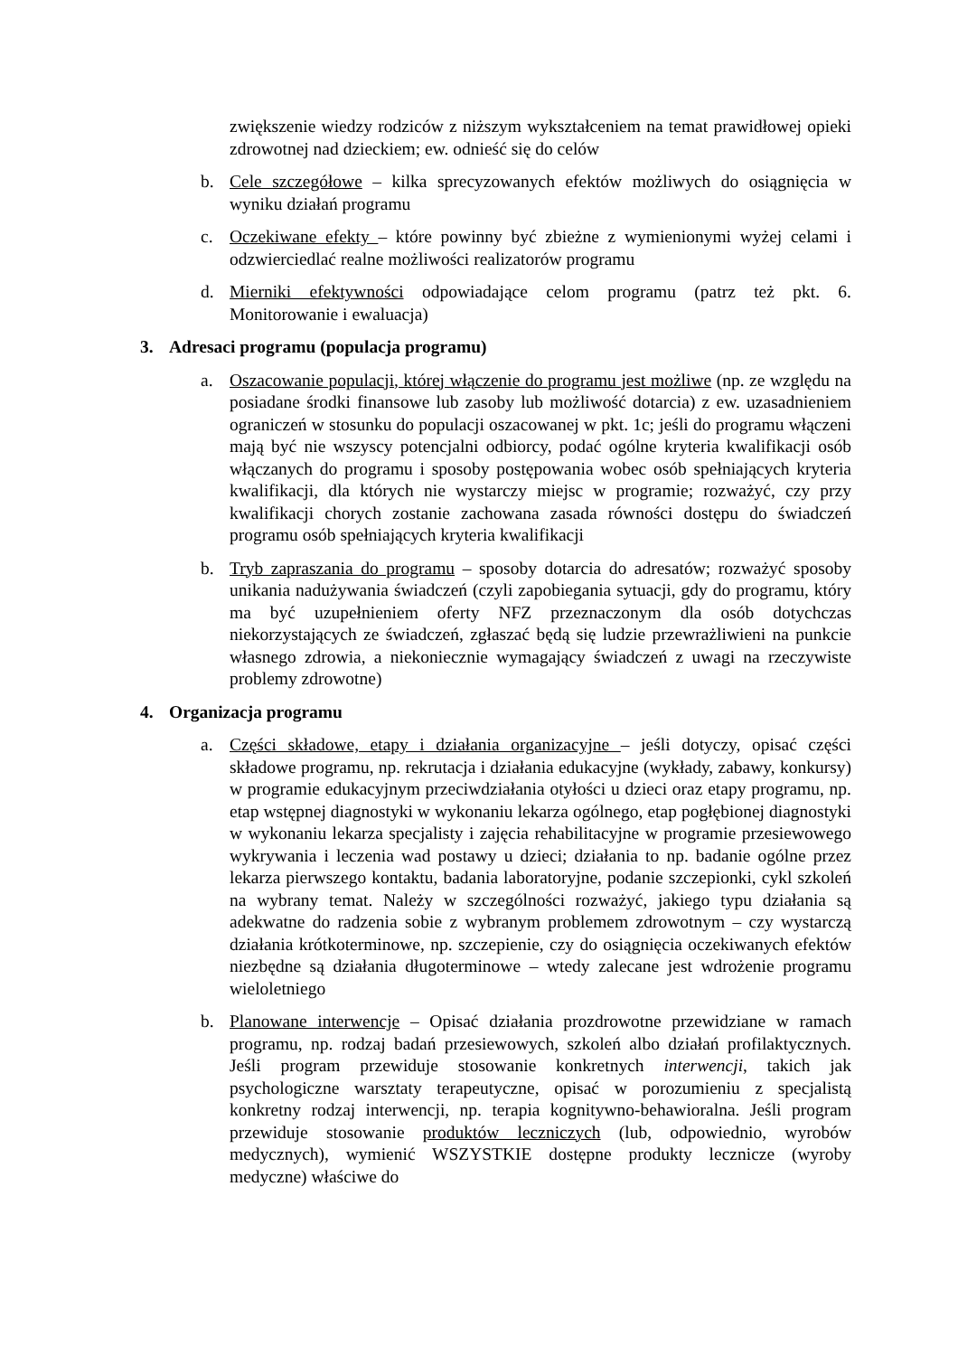zwiększenie wiedzy rodziców z niższym wykształceniem na temat prawidłowej opieki zdrowotnej nad dzieckiem; ew. odnieść się do celów
b. Cele szczegółowe – kilka sprecyzowanych efektów możliwych do osiągnięcia w wyniku działań programu
c. Oczekiwane efekty – które powinny być zbieżne z wymienionymi wyżej celami i odzwierciedlać realne możliwości realizatorów programu
d. Mierniki efektywności odpowiadające celom programu (patrz też pkt. 6. Monitorowanie i ewaluacja)
3. Adresaci programu (populacja programu)
a. Oszacowanie populacji, której włączenie do programu jest możliwe (np. ze względu na posiadane środki finansowe lub zasoby lub możliwość dotarcia) z ew. uzasadnieniem ograniczeń w stosunku do populacji oszacowanej w pkt. 1c; jeśli do programu włączeni mają być nie wszyscy potencjalni odbiorcy, podać ogólne kryteria kwalifikacji osób włączanych do programu i sposoby postępowania wobec osób spełniających kryteria kwalifikacji, dla których nie wystarczy miejsc w programie; rozważyć, czy przy kwalifikacji chorych zostanie zachowana zasada równości dostępu do świadczeń programu osób spełniających kryteria kwalifikacji
b. Tryb zapraszania do programu – sposoby dotarcia do adresatów; rozważyć sposoby unikania nadużywania świadczeń (czyli zapobiegania sytuacji, gdy do programu, który ma być uzupełnieniem oferty NFZ przeznaczonym dla osób dotychczas niekorzystających ze świadczeń, zgłaszać będą się ludzie przewrażliwieni na punkcie własnego zdrowia, a niekoniecznie wymagający świadczeń z uwagi na rzeczywiste problemy zdrowotne)
4. Organizacja programu
a. Części składowe, etapy i działania organizacyjne – jeśli dotyczy, opisać części składowe programu, np. rekrutacja i działania edukacyjne (wykłady, zabawy, konkursy) w programie edukacyjnym przeciwdziałania otyłości u dzieci oraz etapy programu, np. etap wstępnej diagnostyki w wykonaniu lekarza ogólnego, etap pogłębionej diagnostyki w wykonaniu lekarza specjalisty i zajęcia rehabilitacyjne w programie przesiewowego wykrywania i leczenia wad postawy u dzieci; działania to np. badanie ogólne przez lekarza pierwszego kontaktu, badania laboratoryjne, podanie szczepionki, cykl szkoleń na wybrany temat. Należy w szczególności rozważyć, jakiego typu działania są adekwatne do radzenia sobie z wybranym problemem zdrowotnym – czy wystarczą działania krótkoterminowe, np. szczepienie, czy do osiągnięcia oczekiwanych efektów niezbędne są działania długoterminowe – wtedy zalecane jest wdrożenie programu wieloletniego
b. Planowane interwencje – Opisać działania prozdrowotne przewidziane w ramach programu, np. rodzaj badań przesiewowych, szkoleń albo działań profilaktycznych. Jeśli program przewiduje stosowanie konkretnych interwencji, takich jak psychologiczne warsztaty terapeutyczne, opisać w porozumieniu z specjalistą konkretny rodzaj interwencji, np. terapia kognitywno-behawioralna. Jeśli program przewiduje stosowanie produktów leczniczych (lub, odpowiednio, wyrobów medycznych), wymienić WSZYSTKIE dostępne produkty lecznicze (wyroby medyczne) właściwe do